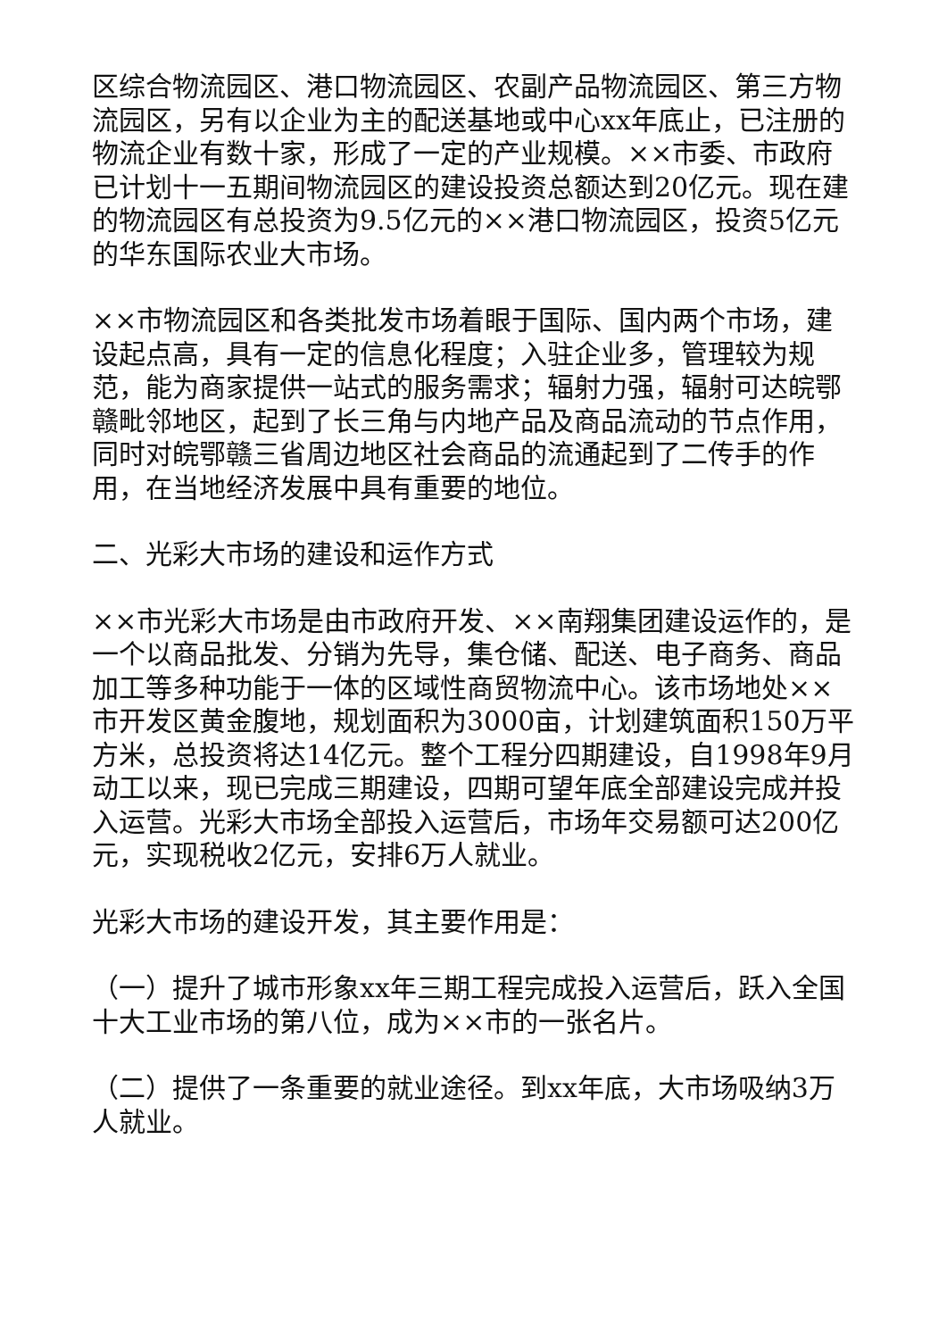区综合物流园区、港口物流园区、农副产品物流园区、第三方物流园区，另有以企业为主的配送基地或中心xx年底止，已注册的物流企业有数十家，形成了一定的产业规模。××市委、市政府已计划十一五期间物流园区的建设投资总额达到20亿元。现在建的物流园区有总投资为9.5亿元的××港口物流园区，投资5亿元的华东国际农业大市场。
××市物流园区和各类批发市场着眼于国际、国内两个市场，建设起点高，具有一定的信息化程度；入驻企业多，管理较为规范，能为商家提供一站式的服务需求；辐射力强，辐射可达皖鄂赣毗邻地区，起到了长三角与内地产品及商品流动的节点作用，同时对皖鄂赣三省周边地区社会商品的流通起到了二传手的作用，在当地经济发展中具有重要的地位。
二、光彩大市场的建设和运作方式
××市光彩大市场是由市政府开发、××南翔集团建设运作的，是一个以商品批发、分销为先导，集仓储、配送、电子商务、商品加工等多种功能于一体的区域性商贸物流中心。该市场地处××市开发区黄金腹地，规划面积为3000亩，计划建筑面积150万平方米，总投资将达14亿元。整个工程分四期建设，自1998年9月动工以来，现已完成三期建设，四期可望年底全部建设完成并投入运营。光彩大市场全部投入运营后，市场年交易额可达200亿元，实现税收2亿元，安排6万人就业。
光彩大市场的建设开发，其主要作用是：
（一）提升了城市形象xx年三期工程完成投入运营后，跃入全国十大工业市场的第八位，成为××市的一张名片。
（二）提供了一条重要的就业途径。到xx年底，大市场吸纳3万人就业。